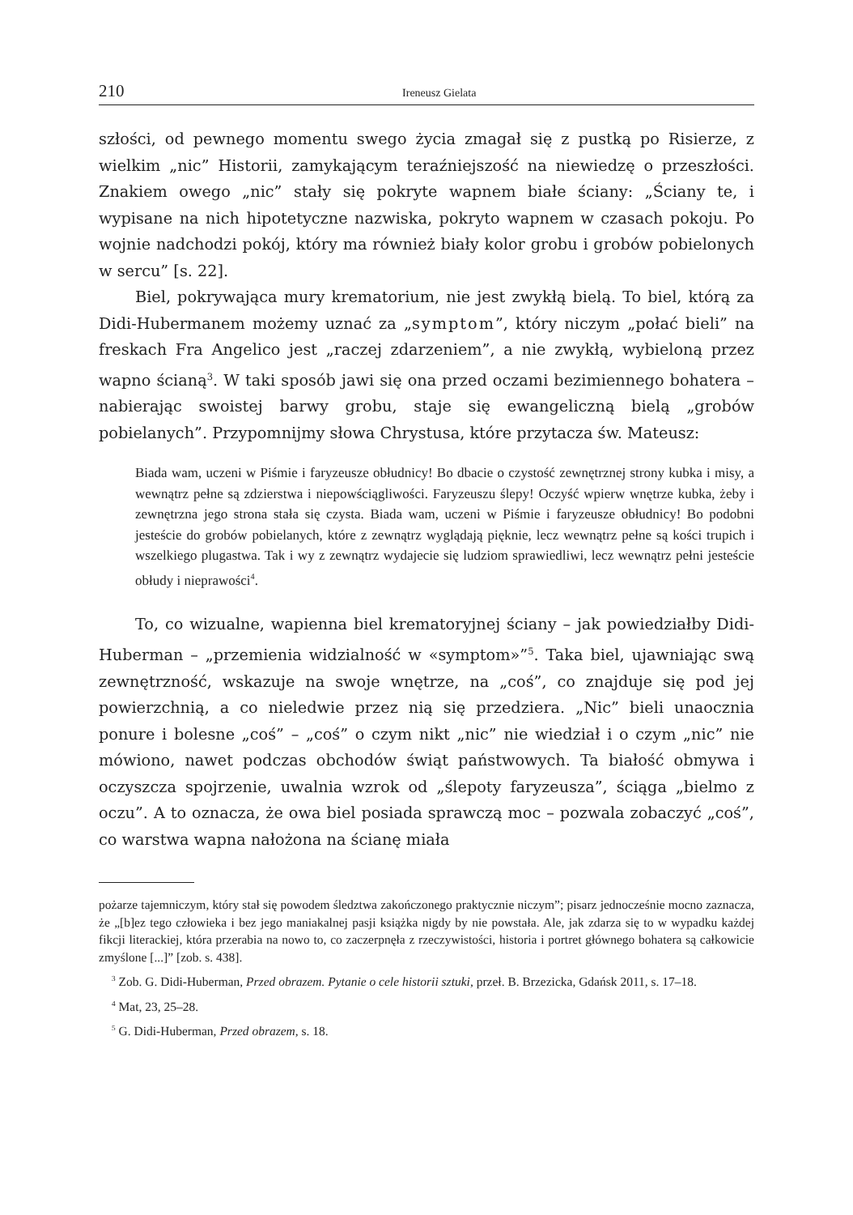210 Ireneusz Gielata
szłości, od pewnego momentu swego życia zmagał się z pustką po Risierze, z wielkim „nic” Historii, zamykającym teraźniejszość na niewiedzę o przeszłości. Znakiem owego „nic” stały się pokryte wapnem białe ściany: „Ściany te, i wypisane na nich hipotetyczne nazwiska, pokryto wapnem w czasach pokoju. Po wojnie nadchodzi pokój, który ma również biały kolor grobu i grobów pobielonych w sercu” [s. 22].
Biel, pokrywająca mury krematorium, nie jest zwykłą bielą. To biel, którą za Didi-Hubermanem możemy uznać za „symptom”, który niczym „połać bieli” na freskach Fra Angelico jest „raczej zdarzeniem”, a nie zwykłą, wybieloną przez wapno ścianą<sup>3</sup>. W taki sposób jawi się ona przed oczami bezimiennego bohatera – nabierając swoistej barwy grobu, staje się ewangeliczną bielą „grobów pobielanych”. Przypomnijmy słowa Chrystusa, które przytacza św. Mateusz:
Biada wam, uczeni w Piśmie i faryzeusze obłudnicy! Bo dbacie o czystość zewnętrznej strony kubka i misy, a wewnątrz pełne są zdzierstwa i niepowściągliwości. Faryzeuszu ślepy! Oczyść wpierw wnętrze kubka, żeby i zewnętrzna jego strona stała się czysta. Biada wam, uczeni w Piśmie i faryzeusze obłudnicy! Bo podobni jesteście do grobów pobielanych, które z zewnątrz wyglądają pięknie, lecz wewnątrz pełne są kości trupich i wszelkiego plugastwa. Tak i wy z zewnątrz wydajecie się ludziom sprawiedliwi, lecz wewnątrz pełni jesteście obłudy i nieprawości<sup>4</sup>.
To, co wizualne, wapienna biel krematoryjnej ściany – jak powiedziałby Didi-Huberman – „przemienia widzialność w «symptom»”<sup>5</sup>. Taka biel, ujawniając swą zewnętrzność, wskazuje na swoje wnętrze, na „coś”, co znajduje się pod jej powierzchnią, a co nieledwie przez nią się przedziera. „Nic” bieli unaocznia ponure i bolesne „coś” – „coś” o czym nikt „nic” nie wiedział i o czym „nic” nie mówiono, nawet podczas obchodów świąt państwowych. Ta białość obmywa i oczyszcza spojrzenie, uwalnia wzrok od „ślepoty faryzeusza”, ściąga „bielmo z oczu”. A to oznacza, że owa biel posiada sprawczą moc – pozwala zobaczyć „coś”, co warstwa wapna nałożona na ścianę miała
pożarze tajemniczym, który stał się powodem śledztwa zakończonego praktycznie niczym”; pisarz jednocześnie mocno zaznacza, że „[b]ez tego człowieka i bez jego maniakalnej pasji książka nigdy by nie powstała. Ale, jak zdarza się to w wypadku każdej fikcji literackiej, która przerabia na nowo to, co zaczerpnęła z rzeczywistości, historia i portret głównego bohatera są całkowicie zmyślone [...]” [zob. s. 438].
<sup>3</sup> Zob. G. Didi-Huberman, Przed obrazem. Pytanie o cele historii sztuki, przeł. B. Brzezicka, Gdańsk 2011, s. 17–18.
<sup>4</sup> Mat, 23, 25–28.
<sup>5</sup> G. Didi-Huberman, Przed obrazem, s. 18.